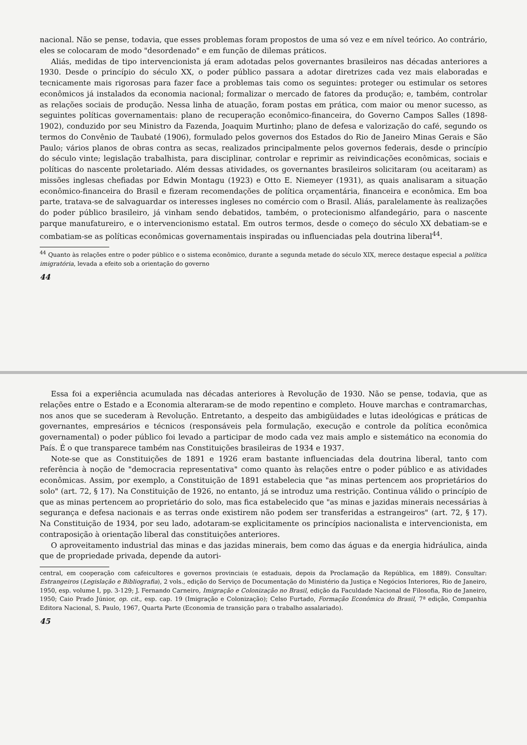nacional. Não se pense, todavia, que esses problemas foram propostos de uma só vez e em nível teórico. Ao contrário, eles se colocaram de modo "desordenado" e em função de dilemas práticos.
Aliás, medidas de tipo intervencionista já eram adotadas pelos governantes brasileiros nas décadas anteriores a 1930. Desde o princípio do século XX, o poder público passara a adotar diretrizes cada vez mais elaboradas e tecnicamente mais rigorosas para fazer face a problemas tais como os seguintes: proteger ou estimular os setores econômicos já instalados da economia nacional; formalizar o mercado de fatores da produção; e, também, controlar as relações sociais de produção. Nessa linha de atuação, foram postas em prática, com maior ou menor sucesso, as seguintes políticas governamentais: plano de recuperação econômico-financeira, do Governo Campos Salles (1898-1902), conduzido por seu Ministro da Fazenda, Joaquim Murtinho; plano de defesa e valorização do café, segundo os termos do Convênio de Taubaté (1906), formulado pelos governos dos Estados do Rio de Janeiro Minas Gerais e São Paulo; vários planos de obras contra as secas, realizados principalmente pelos governos federais, desde o princípio do século vinte; legislação trabalhista, para disciplinar, controlar e reprimir as reivindicações econômicas, sociais e políticas do nascente proletariado. Além dessas atividades, os governantes brasileiros solicitaram (ou aceitaram) as missões inglesas chefiadas por Edwin Montagu (1923) e Otto E. Niemeyer (1931), as quais analisaram a situação econômico-financeira do Brasil e fizeram recomendações de política orçamentária, financeira e econômica. Em boa parte, tratava-se de salvaguardar os interesses ingleses no comércio com o Brasil. Aliás, paralelamente às realizações do poder público brasileiro, já vinham sendo debatidos, também, o protecionismo alfandegário, para o nascente parque manufatureiro, e o intervencionismo estatal. Em outros termos, desde o começo do século XX debatiam-se e combatiam-se as políticas econômicas governamentais inspiradas ou influenciadas pela doutrina liberal<sup>44</sup>.
<sup>44</sup> Quanto às relações entre o poder público e o sistema econômico, durante a segunda metade do século XIX, merece destaque especial a política imigratória, levada a efeito sob a orientação do governo
44
Essa foi a experiência acumulada nas décadas anteriores à Revolução de 1930. Não se pense, todavia, que as relações entre o Estado e a Economia alteraram-se de modo repentino e completo. Houve marchas e contramarchas, nos anos que se sucederam à Revolução. Entretanto, a despeito das ambigüidades e lutas ideológicas e práticas de governantes, empresários e técnicos (responsáveis pela formulação, execução e controle da política econômica governamental) o poder público foi levado a participar de modo cada vez mais amplo e sistemático na economia do País. É o que transparece também nas Constituições brasileiras de 1934 e 1937.
Note-se que as Constituições de 1891 e 1926 eram bastante influenciadas dela doutrina liberal, tanto com referência à noção de "democracia representativa" como quanto às relações entre o poder público e as atividades econômicas. Assim, por exemplo, a Constituição de 1891 estabelecia que "as minas pertencem aos proprietários do solo" (art. 72, § 17). Na Constituição de 1926, no entanto, já se introduz uma restrição. Continua válido o princípio de que as minas pertencem ao proprietário do solo, mas fica estabelecido que "as minas e jazidas minerais necessárias à segurança e defesa nacionais e as terras onde existirem não podem ser transferidas a estrangeiros" (art. 72, § 17). Na Constituição de 1934, por seu lado, adotaram-se explicitamente os princípios nacionalista e intervencionista, em contraposição à orientação liberal das constituições anteriores.
O aproveitamento industrial das minas e das jazidas minerais, bem como das águas e da energia hidráulica, ainda que de propriedade privada, depende da autori-
central, em cooperação com cafeicultores e governos provinciais (e estaduais, depois da Proclamação da República, em 1889). Consultar: Estrangeiros (Legislação e Bibliografia), 2 vols., edição do Serviço de Documentação do Ministério da Justiça e Negócios Interiores, Rio de Janeiro, 1950, esp. volume I, pp. 3-129; J. Fernando Carneiro, Imigração e Colonização no Brasil, edição da Faculdade Nacional de Filosofia, Rio de Janeiro, 1950; Caio Prado Júnior, op. cit., esp. cap. 19 (Imigração e Colonização); Celso Furtado, Formação Econômica do Brasil, 7ª edição, Companhia Editora Nacional, S. Paulo, 1967, Quarta Parte (Economia de transição para o trabalho assalariado).
45